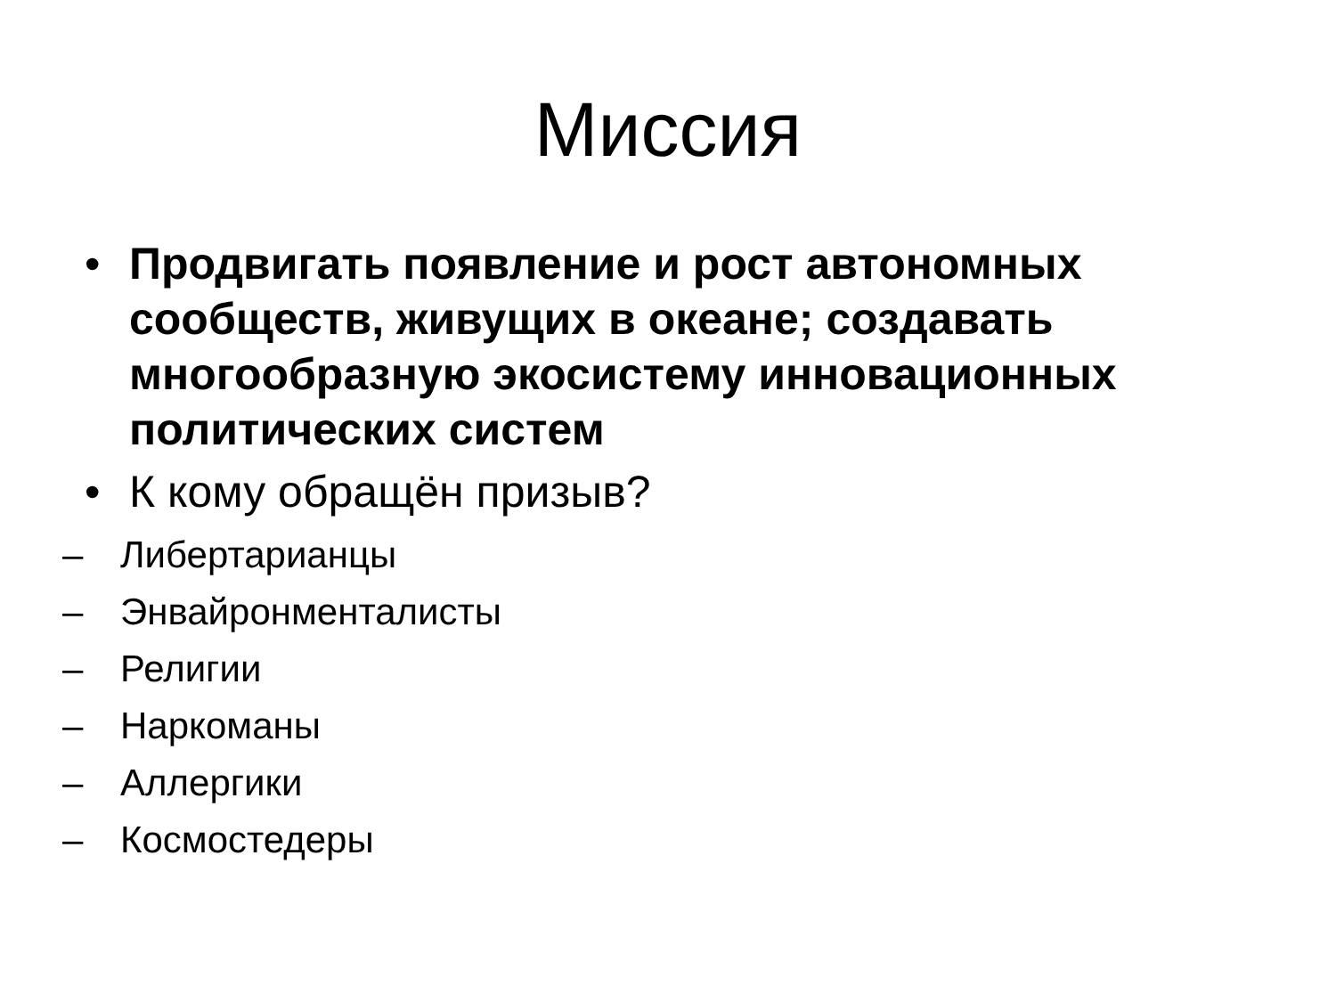Миссия
• Продвигать появление и рост автономных сообществ, живущих в океане; создавать многообразную экосистему инновационных политических систем
• К кому обращён призыв?
– Либертарианцы
– Энвайронменталисты
– Религии
– Наркоманы
– Аллергики
– Космостедеры